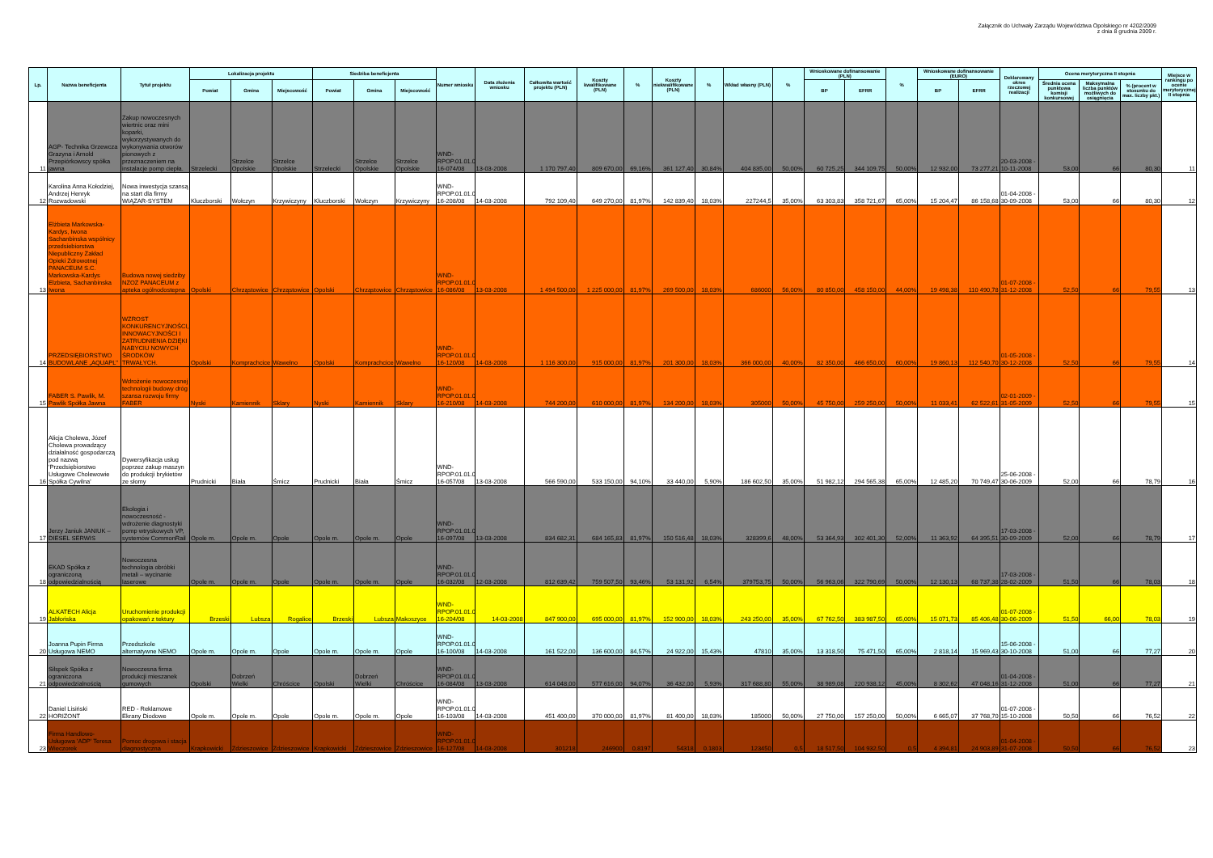Załącznik do Uchwały Zarządu Województwa Opolskiego nr 4202/2009
z dnia 8 grudnia 2009 r.
| Lp. | Nazwa beneficjenta | Tytuł projektu | Lokalizacja projektu | | | Siedziba beneficjenta | | | Numer wniosku | Data złożenia wniosku | Całkowita wartość projektu (PLN) | Koszty kwalifikowane (PLN) | % | Koszty niekwalifikowane (PLN) | % | Wkład własny (PLN) | % | Wnioskowane dofinansowanie (PLN) | | % | Wnioskowane dofinansowanie (EURO) | | Deklarowany okres rzeczowej realizacji | Ocena merytoryczna II stopnia | | | Miejsce w rankingu po ocenie merytorycznej II stopnia |
| --- | --- | --- | --- | --- | --- | --- | --- | --- | --- | --- | --- | --- | --- | --- | --- | --- | --- | --- | --- | --- | --- | --- | --- | --- | --- | --- | --- |
| | | | Powiat | Gmina | Miejscowość | Powiat | Gmina | Miejscowość | | | | | | | | | | BP | EFRR | | BP | EFRR | | Średnia ocena punktowa komisji konkursowej | Maksymalna liczba punktów możliwych do osiągnięcia | % (procent w stosunku do max. liczby pkt.) | |
| 11 | AGP- Technika Grzewcza Grazyna i Arnold Przepiórkowscy spółka jawna | Zakup nowoczesnych wiertnic oraz mini koparki, wykorzystywanych do wykonywania otworów pionowych z przeznaczeniem na instalacje pomp ciepła. | Strzelecki | Strzelce Opolskie | Strzelce Opolskie | Strzelecki | Strzelce Opolskie | Strzelce Opolskie | WND-RPOP.01.01.02-16-074/08 | 13-03-2008 | 1 170 797,40 | 809 670,00 | 69,16% | 361 127,40 | 30,84% | 404 835,00 | 50,00% | 60 725,25 | 344 109,75 | 50,00% | 12 932,00 | 73 277,21 | 20-03-2008 - 10-11-2008 | 53,00 | 66 | 80,30 | 11 |
| 12 | Karolina Anna Kołodziej, Andrzej Henryk Rozwadowski | Nowa inwestycja szansą na start dla firmy WIĄZAR-SYSTEM | Kluczborski | Wołczyn | Krzywiczyny | Kluczborski | Wołczyn | Krzywiczyny | WND-RPOP.01.01.02-16-208/08 | 14-03-2008 | 792 109,40 | 649 270,00 | 81,97% | 142 839,40 | 18,03% | 227244,5 | 35,00% | 63 303,83 | 358 721,67 | 65,00% | 15 204,47 | 86 158,68 | 01-04-2008 - 30-09-2008 | 53,00 | 66 | 80,30 | 12 |
| 13 | Elżbieta Markowska-Kardys, Iwona Sachanbinska wspólnicy przedsiebiorstwa Niepubliczny Zakład Opieki Zdrowotnej PANACEUM S.C. Markowska-Kardys Elzbieta, Sachanbinska Iwona | Budowa nowej siedziby NZOZ PANACEUM z apteka ogólnodostepna | Opolski | Chrząstowice | Chrząstowice | Opolski | Chrząstowice | Chrząstowice | WND-RPOP.01.01.02-16-086/08 | 13-03-2008 | 1 494 500,00 | 1 225 000,00 | 81,97% | 269 500,00 | 18,03% | 686000 | 56,00% | 80 850,00 | 458 150,00 | 44,00% | 19 498,38 | 110 490,78 | 01-07-2008 - 31-12-2008 | 52,50 | 66 | 79,55 | 13 |
| 14 | PRZEDSIĘBIORSTWO BUDOWLANE „AQUAPL" | WZROST KONKURENCYJNOŚCI, INNOWACYJNOŚCI I ZATRUDNIENIA DZIĘKI NABYCIU NOWYCH ŚRODKÓW TRWAŁYCH. | Opolski | Komprachcice | Wawelno | Opolski | Komprachcice | Wawelno | WND-RPOP.01.01.02-16-120/08 | 14-03-2008 | 1 116 300,00 | 915 000,00 | 81,97% | 201 300,00 | 18,03% | 366 000,00 | 40,00% | 82 350,00 | 466 650,00 | 60,00% | 19 860,13 | 112 540,70 | 01-05-2008 - 30-12-2008 | 52,50 | 66 | 79,55 | 14 |
| 15 | FABER S. Pawlik, M. Pawlik Spółka Jawna | Wdrożenie nowoczesnej technologii budowy dróg szansa rozwoju firmy FABER | Nyski | Kamiennik | Sklary | Nyski | Kamiennik | Sklary | WND-RPOP.01.01.02-16-210/08 | 14-03-2008 | 744 200,00 | 610 000,00 | 81,97% | 134 200,00 | 18,03% | 305000 | 50,00% | 45 750,00 | 259 250,00 | 50,00% | 11 033,41 | 62 522,61 | 02-01-2009 - 31-05-2009 | 52,50 | 66 | 79,55 | 15 |
| 16 | Alicja Cholewa, Józef Cholewa prowadzący działalność gospodarczą pod nazwą 'Przedsiębiorstwo Usługowe Cholewowie Spółka Cywilna' | Dywersyfikacja usług poprzez zakup maszyn do produkcji brykietów ze słomy | Prudnicki | Biała | Śmicz | Prudnicki | Biała | Śmicz | WND-RPOP.01.01.02-16-057/08 | 13-03-2008 | 566 590,00 | 533 150,00 | 94,10% | 33 440,00 | 5,90% | 186 602,50 | 35,00% | 51 982,12 | 294 565,38 | 65,00% | 12 485,20 | 70 749,47 | 25-06-2008 - 30-06-2009 | 52,00 | 66 | 78,79 | 16 |
| 17 | Jerzy Janiuk JANIUK – DIESEL SERWIS | Ekologia i nowoczesność - wdrożenie diagnostyki pomp wtryskowych VP, systemów CommonRail | Opole m. | Opole m. | Opole | Opole m. | Opole m. | Opole | WND-RPOP.01.01.02-16-097/08 | 13-03-2008 | 834 682,31 | 684 165,83 | 81,97% | 150 516,48 | 18,03% | 328399,6 | 48,00% | 53 364,93 | 302 401,30 | 52,00% | 11 363,92 | 64 395,51 | 17-03-2008 - 30-09-2009 | 52,00 | 66 | 78,79 | 17 |
| 18 | EKAD Spółka z ograniczoną odpowiedzialnością | Nowoczesna technologia obróbki metali – wycinanie laserowe | Opole m. | Opole m. | Opole | Opole m. | Opole m. | Opole | WND-RPOP.01.01.02-16-032/08 | 12-03-2008 | 812 639,42 | 759 507,50 | 93,46% | 53 131,92 | 6,54% | 379753,75 | 50,00% | 56 963,06 | 322 790,69 | 50,00% | 12 130,13 | 68 737,38 | 17-03-2008 - 28-02-2009 | 51,50 | 66 | 78,03 | 18 |
| 19 | ALKATECH Alicja Jabłońska | Uruchomienie produkcji opakowań z tektury | Brzeski | Lubsza | Rogalice | Brzeski | Lubsza | Makoszyce | WND-RPOP.01.01.02-16-204/08 | 14-03-2008 | 847 900,00 | 695 000,00 | 81,97% | 152 900,00 | 18,03% | 243 250,00 | 35,00% | 67 762,50 | 383 987,50 | 65,00% | 15 071,73 | 85 406,48 | 01-07-2008 - 30-06-2009 | 51,50 | 66,00 | 78,03 | 19 |
| 20 | Joanna Pupin Firma Usługowa NEMO | Przedszkole alternatywne NEMO | Opole m. | Opole m. | Opole | Opole m. | Opole m. | Opole | WND-RPOP.01.01.02-16-100/08 | 14-03-2008 | 161 522,00 | 136 600,00 | 84,57% | 24 922,00 | 15,43% | 47810 | 35,00% | 13 318,50 | 75 471,50 | 65,00% | 2 818,14 | 15 969,43 | 15-06-2008 - 30-10-2008 | 51,00 | 66 | 77,27 | 20 |
| 21 | Silspek Spółka z ograniczona odpowiedzialnością | Nowoczesna firma produkcji mieszanek gumowych | Opolski | Dobrzeń Wielki | Chróścice | Opolski | Dobrzeń Wielki | Chróścice | WND-RPOP.01.01.02-16-084/08 | 13-03-2008 | 614 048,00 | 577 616,00 | 94,07% | 36 432,00 | 5,93% | 317 688,80 | 55,00% | 38 989,08 | 220 938,12 | 45,00% | 8 302,62 | 47 048,16 | 01-04-2008 - 31-12-2008 | 51,00 | 66 | 77,27 | 21 |
| 22 | Daniel Lisiński HORIZONT | RED - Reklamowe Ekrany Diodowe | Opole m. | Opole m. | Opole | Opole m. | Opole m. | Opole | WND-RPOP.01.01.02-16-103/08 | 14-03-2008 | 451 400,00 | 370 000,00 | 81,97% | 81 400,00 | 18,03% | 185000 | 50,00% | 27 750,00 | 157 250,00 | 50,00% | 6 665,07 | 37 768,70 | 01-07-2008 - 15-10-2008 | 50,50 | 66 | 76,52 | 22 |
| 23 | Firma Handlowo-Usługowa 'ADP' Teresa Wieczorek | Pomoc drogowa i stacja diagnostyczna | Krapkowicki | Zdzieszowice | Zdzieszowice | Krapkowicki | Zdzieszowice | Zdzieszowice | WND-RPOP.01.01.02-16-127/08 | 14-03-2008 | 301218 | 246900 | 0,8197 | 54318 | 0,1803 | 123450 | 0,5 | 18 517,50 | 104 932,50 | 0,5 | 4 394,81 | 24 903,89 | 01-04-2008 - 31-07-2008 | 50,50 | 66 | 76,52 | 23 |